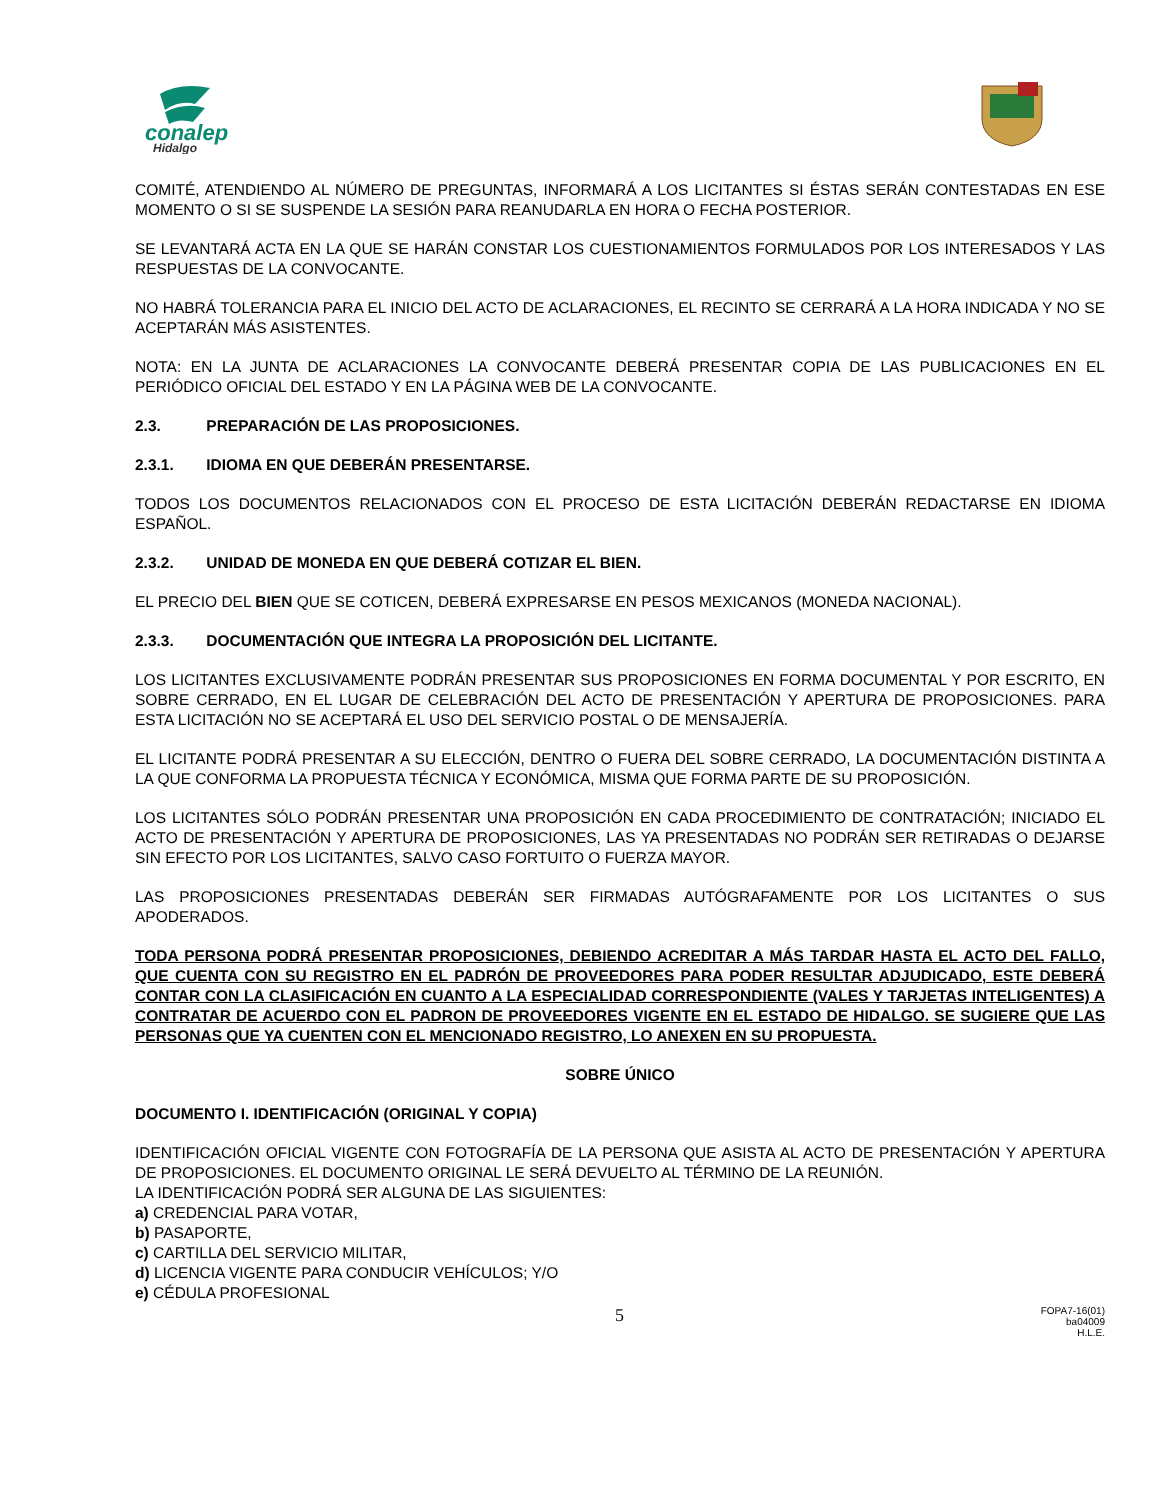conalep
Hidalgo
COMITÉ, ATENDIENDO AL NÚMERO DE PREGUNTAS, INFORMARÁ A LOS LICITANTES SI ÉSTAS SERÁN CONTESTADAS EN ESE MOMENTO O SI SE SUSPENDE LA SESIÓN PARA REANUDARLA EN HORA O FECHA POSTERIOR.
SE LEVANTARÁ ACTA EN LA QUE SE HARÁN CONSTAR LOS CUESTIONAMIENTOS FORMULADOS POR LOS INTERESADOS Y LAS RESPUESTAS DE LA CONVOCANTE.
NO HABRÁ TOLERANCIA PARA EL INICIO DEL ACTO DE ACLARACIONES, EL RECINTO SE CERRARÁ A LA HORA INDICADA Y NO SE ACEPTARÁN MÁS ASISTENTES.
NOTA: EN LA JUNTA DE ACLARACIONES LA CONVOCANTE DEBERÁ PRESENTAR COPIA DE LAS PUBLICACIONES EN EL PERIÓDICO OFICIAL DEL ESTADO Y EN LA PÁGINA WEB DE LA CONVOCANTE.
2.3. PREPARACIÓN DE LAS PROPOSICIONES.
2.3.1. IDIOMA EN QUE DEBERÁN PRESENTARSE.
TODOS LOS DOCUMENTOS RELACIONADOS CON EL PROCESO DE ESTA LICITACIÓN DEBERÁN REDACTARSE EN IDIOMA ESPAÑOL.
2.3.2. UNIDAD DE MONEDA EN QUE DEBERÁ COTIZAR EL BIEN.
EL PRECIO DEL BIEN QUE SE COTICEN, DEBERÁ EXPRESARSE EN PESOS MEXICANOS (MONEDA NACIONAL).
2.3.3. DOCUMENTACIÓN QUE INTEGRA LA PROPOSICIÓN DEL LICITANTE.
LOS LICITANTES EXCLUSIVAMENTE PODRÁN PRESENTAR SUS PROPOSICIONES EN FORMA DOCUMENTAL Y POR ESCRITO, EN SOBRE CERRADO, EN EL LUGAR DE CELEBRACIÓN DEL ACTO DE PRESENTACIÓN Y APERTURA DE PROPOSICIONES. PARA ESTA LICITACIÓN NO SE ACEPTARÁ EL USO DEL SERVICIO POSTAL O DE MENSAJERÍA.
EL LICITANTE PODRÁ PRESENTAR A SU ELECCIÓN, DENTRO O FUERA DEL SOBRE CERRADO, LA DOCUMENTACIÓN DISTINTA A LA QUE CONFORMA LA PROPUESTA TÉCNICA Y ECONÓMICA, MISMA QUE FORMA PARTE DE SU PROPOSICIÓN.
LOS LICITANTES SÓLO PODRÁN PRESENTAR UNA PROPOSICIÓN EN CADA PROCEDIMIENTO DE CONTRATACIÓN; INICIADO EL ACTO DE PRESENTACIÓN Y APERTURA DE PROPOSICIONES, LAS YA PRESENTADAS NO PODRÁN SER RETIRADAS O DEJARSE SIN EFECTO POR LOS LICITANTES, SALVO CASO FORTUITO O FUERZA MAYOR.
LAS PROPOSICIONES PRESENTADAS DEBERÁN SER FIRMADAS AUTÓGRAFAMENTE POR LOS LICITANTES O SUS APODERADOS.
TODA PERSONA PODRÁ PRESENTAR PROPOSICIONES, DEBIENDO ACREDITAR A MÁS TARDAR HASTA EL ACTO DEL FALLO, QUE CUENTA CON SU REGISTRO EN EL PADRÓN DE PROVEEDORES PARA PODER RESULTAR ADJUDICADO, ESTE DEBERÁ CONTAR CON LA CLASIFICACIÓN EN CUANTO A LA ESPECIALIDAD CORRESPONDIENTE (VALES Y TARJETAS INTELIGENTES) A CONTRATAR DE ACUERDO CON EL PADRON DE PROVEEDORES VIGENTE EN EL ESTADO DE HIDALGO. SE SUGIERE QUE LAS PERSONAS QUE YA CUENTEN CON EL MENCIONADO REGISTRO, LO ANEXEN EN SU PROPUESTA.
SOBRE ÚNICO
DOCUMENTO I. IDENTIFICACIÓN (ORIGINAL Y COPIA)
IDENTIFICACIÓN OFICIAL VIGENTE CON FOTOGRAFÍA DE LA PERSONA QUE ASISTA AL ACTO DE PRESENTACIÓN Y APERTURA DE PROPOSICIONES. EL DOCUMENTO ORIGINAL LE SERÁ DEVUELTO AL TÉRMINO DE LA REUNIÓN.
LA IDENTIFICACIÓN PODRÁ SER ALGUNA DE LAS SIGUIENTES:
a) CREDENCIAL PARA VOTAR,
b) PASAPORTE,
c) CARTILLA DEL SERVICIO MILITAR,
d) LICENCIA VIGENTE PARA CONDUCIR VEHÍCULOS; Y/O
e) CÉDULA PROFESIONAL
5
FOPA7-16(01)
ba04009
H.L.E.